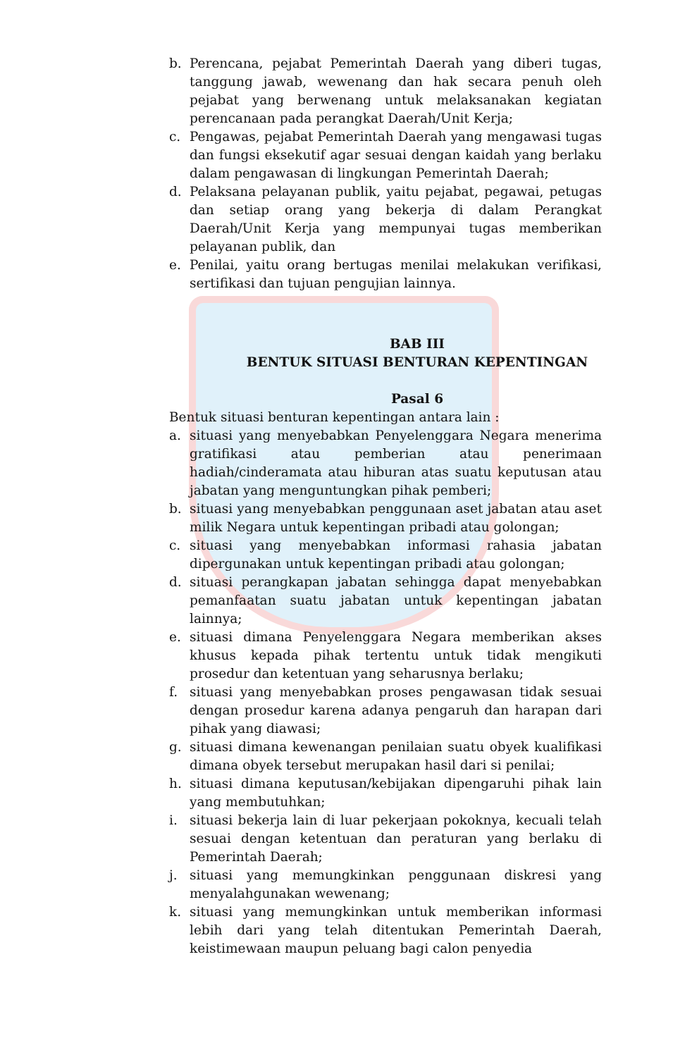b. Perencana, pejabat Pemerintah Daerah yang diberi tugas, tanggung jawab, wewenang dan hak secara penuh oleh pejabat yang berwenang untuk melaksanakan kegiatan perencanaan pada perangkat Daerah/Unit Kerja;
c. Pengawas, pejabat Pemerintah Daerah yang mengawasi tugas dan fungsi eksekutif agar sesuai dengan kaidah yang berlaku dalam pengawasan di lingkungan Pemerintah Daerah;
d. Pelaksana pelayanan publik, yaitu pejabat, pegawai, petugas dan setiap orang yang bekerja di dalam Perangkat Daerah/Unit Kerja yang mempunyai tugas memberikan pelayanan publik, dan
e. Penilai, yaitu orang bertugas menilai melakukan verifikasi, sertifikasi dan tujuan pengujian lainnya.
BAB III
BENTUK SITUASI BENTURAN KEPENTINGAN
Pasal 6
Bentuk situasi benturan kepentingan antara lain :
a. situasi yang menyebabkan Penyelenggara Negara menerima gratifikasi atau pemberian atau penerimaan hadiah/cinderamata atau hiburan atas suatu keputusan atau jabatan yang menguntungkan pihak pemberi;
b. situasi yang menyebabkan penggunaan aset jabatan atau aset milik Negara untuk kepentingan pribadi atau golongan;
c. situasi yang menyebabkan informasi rahasia jabatan dipergunakan untuk kepentingan pribadi atau golongan;
d. situasi perangkapan jabatan sehingga dapat menyebabkan pemanfaatan suatu jabatan untuk kepentingan jabatan lainnya;
e. situasi dimana Penyelenggara Negara memberikan akses khusus kepada pihak tertentu untuk tidak mengikuti prosedur dan ketentuan yang seharusnya berlaku;
f. situasi yang menyebabkan proses pengawasan tidak sesuai dengan prosedur karena adanya pengaruh dan harapan dari pihak yang diawasi;
g. situasi dimana kewenangan penilaian suatu obyek kualifikasi dimana obyek tersebut merupakan hasil dari si penilai;
h. situasi dimana keputusan/kebijakan dipengaruhi pihak lain yang membutuhkan;
i. situasi bekerja lain di luar pekerjaan pokoknya, kecuali telah sesuai dengan ketentuan dan peraturan yang berlaku di Pemerintah Daerah;
j. situasi yang memungkinkan penggunaan diskresi yang menyalahgunakan wewenang;
k. situasi yang memungkinkan untuk memberikan informasi lebih dari yang telah ditentukan Pemerintah Daerah, keistimewaan maupun peluang bagi calon penyedia